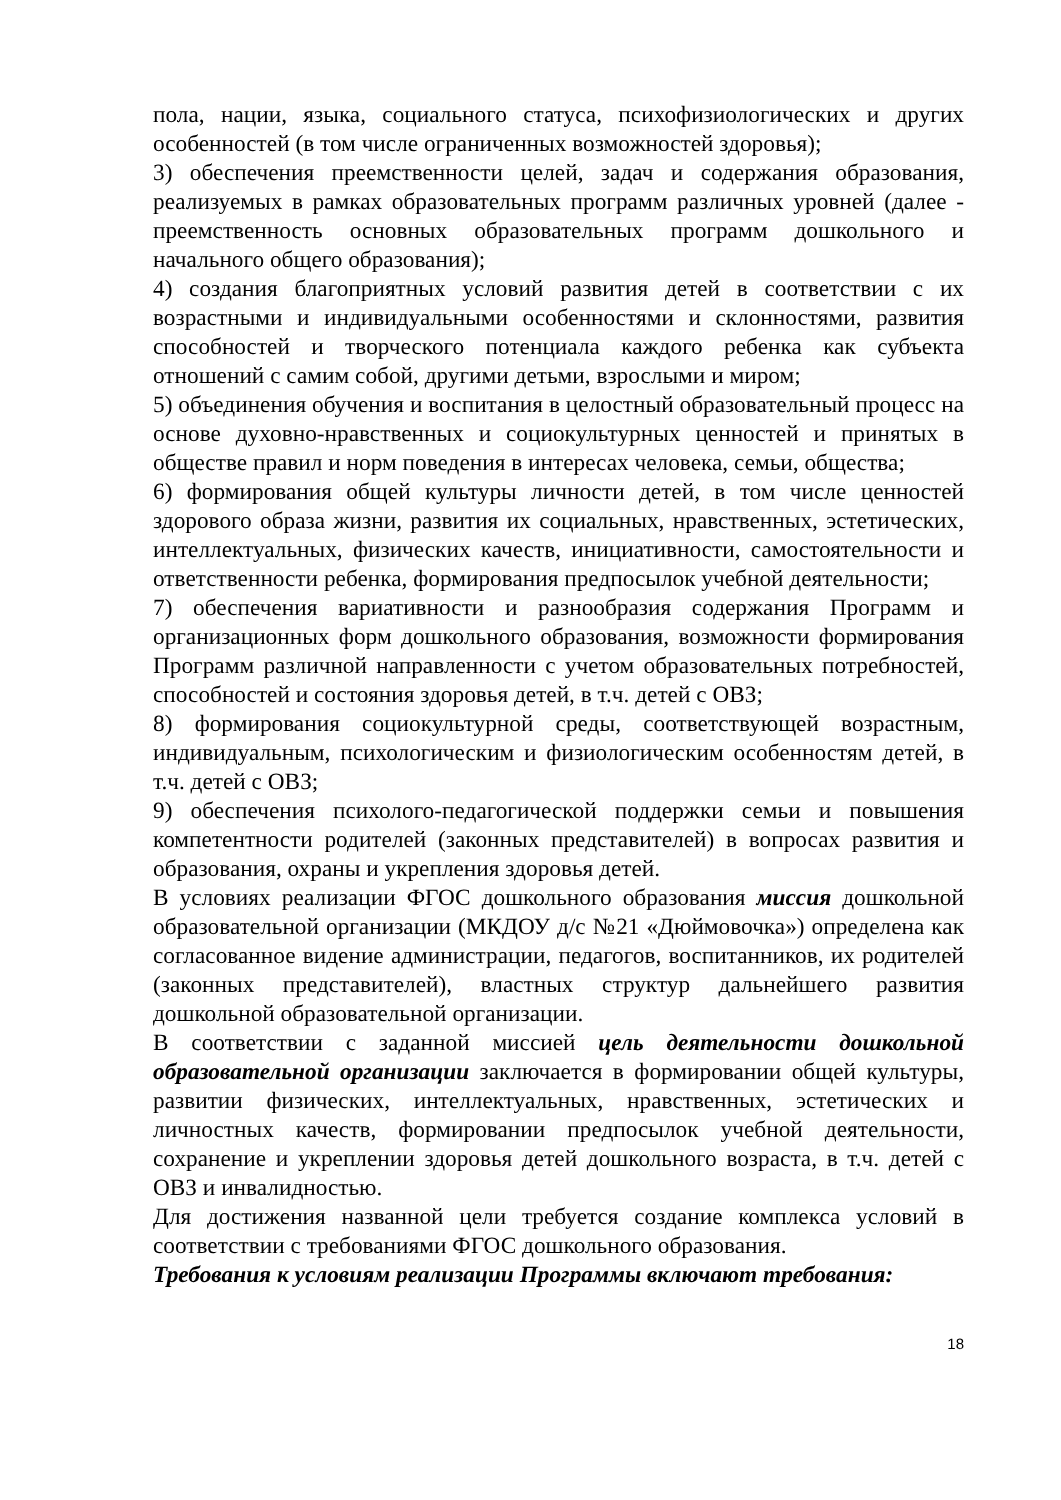пола, нации, языка, социального статуса, психофизиологических и других особенностей (в том числе ограниченных возможностей здоровья);
3) обеспечения преемственности целей, задач и содержания образования, реализуемых в рамках образовательных программ различных уровней (далее - преемственность основных образовательных программ дошкольного и начального общего образования);
4) создания благоприятных условий развития детей в соответствии с их возрастными и индивидуальными особенностями и склонностями, развития способностей и творческого потенциала каждого ребенка как субъекта отношений с самим собой, другими детьми, взрослыми и миром;
5) объединения обучения и воспитания в целостный образовательный процесс на основе духовно-нравственных и социокультурных ценностей и принятых в обществе правил и норм поведения в интересах человека, семьи, общества;
6) формирования общей культуры личности детей, в том числе ценностей здорового образа жизни, развития их социальных, нравственных, эстетических, интеллектуальных, физических качеств, инициативности, самостоятельности и ответственности ребенка, формирования предпосылок учебной деятельности;
7) обеспечения вариативности и разнообразия содержания Программ и организационных форм дошкольного образования, возможности формирования Программ различной направленности с учетом образовательных потребностей, способностей и состояния здоровья детей, в т.ч. детей с ОВЗ;
8) формирования социокультурной среды, соответствующей возрастным, индивидуальным, психологическим и физиологическим особенностям детей, в т.ч. детей с ОВЗ;
9) обеспечения психолого-педагогической поддержки семьи и повышения компетентности родителей (законных представителей) в вопросах развития и образования, охраны и укрепления здоровья детей.
В условиях реализации ФГОС дошкольного образования миссия дошкольной образовательной организации (МКДОУ д/с №21 «Дюймовочка») определена как согласованное видение администрации, педагогов, воспитанников, их родителей (законных представителей), властных структур дальнейшего развития дошкольной образовательной организации.
В соответствии с заданной миссией цель деятельности дошкольной образовательной организации заключается в формировании общей культуры, развитии физических, интеллектуальных, нравственных, эстетических и личностных качеств, формировании предпосылок учебной деятельности, сохранение и укреплении здоровья детей дошкольного возраста, в т.ч. детей с ОВЗ и инвалидностью.
Для достижения названной цели требуется создание комплекса условий в соответствии с требованиями ФГОС дошкольного образования.
Требования к условиям реализации Программы включают требования:
18